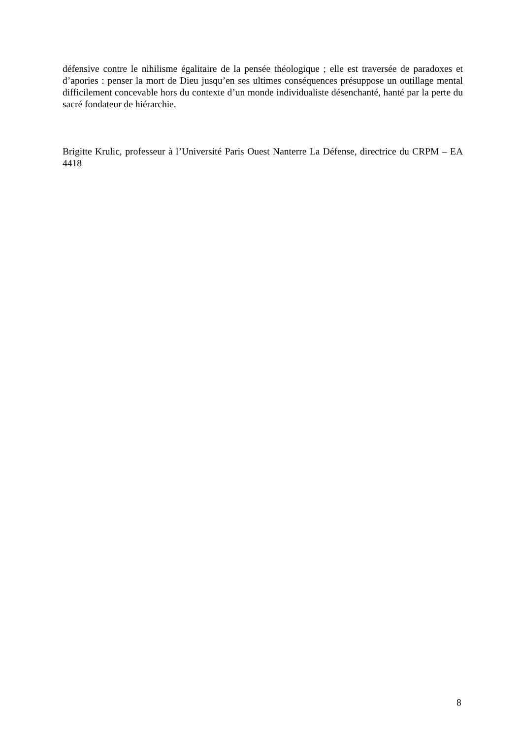défensive contre le nihilisme égalitaire de la pensée théologique ; elle est traversée de paradoxes et d’apories : penser la mort de Dieu jusqu’en ses ultimes conséquences présuppose un outillage mental difficilement concevable hors du contexte d’un monde individualiste désenchanté, hanté par la perte du sacré fondateur de hiérarchie.
Brigitte Krulic, professeur à l’Université Paris Ouest Nanterre La Défense, directrice du CRPM – EA 4418
8